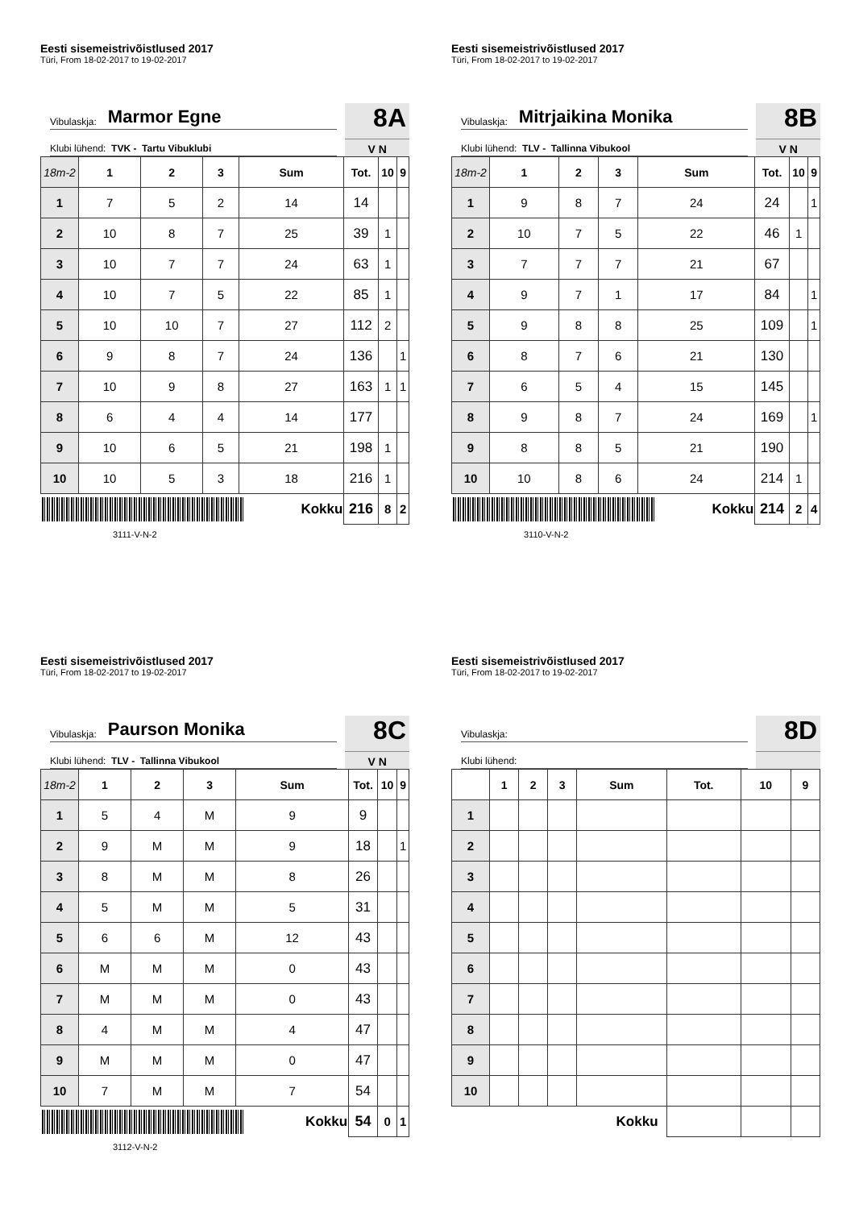Eesti sisemeistrivõistlused 2017
Türi, From 18-02-2017 to 19-02-2017
Vibulaskja: Marmor Egne
Klubi lühend: TVK - Tartu Vibuklubi
8A
V N
| 18m-2 | 1 | 2 | 3 | Sum | Tot. | 10 | 9 |
| --- | --- | --- | --- | --- | --- | --- | --- |
| 1 | 7 | 5 | 2 | 14 | 14 | | |
| 2 | 10 | 8 | 7 | 25 | 39 | 1 | |
| 3 | 10 | 7 | 7 | 24 | 63 | 1 | |
| 4 | 10 | 7 | 5 | 22 | 85 | 1 | |
| 5 | 10 | 10 | 7 | 27 | 112 | 2 | |
| 6 | 9 | 8 | 7 | 24 | 136 | | 1 |
| 7 | 10 | 9 | 8 | 27 | 163 | 1 | 1 |
| 8 | 6 | 4 | 4 | 14 | 177 | | |
| 9 | 10 | 6 | 5 | 21 | 198 | 1 | |
| 10 | 10 | 5 | 3 | 18 | 216 | 1 | |
| Kokku | | | | | 216 | 8 | 2 |
3111-V-N-2
Eesti sisemeistrivõistlused 2017
Türi, From 18-02-2017 to 19-02-2017
Vibulaskja: Mitrjaikina Monika
Klubi lühend: TLV - Tallinna Vibukool
8B
V N
| 18m-2 | 1 | 2 | 3 | Sum | Tot. | 10 | 9 |
| --- | --- | --- | --- | --- | --- | --- | --- |
| 1 | 9 | 8 | 7 | 24 | 24 | | 1 |
| 2 | 10 | 7 | 5 | 22 | 46 | 1 | |
| 3 | 7 | 7 | 7 | 21 | 67 | | |
| 4 | 9 | 7 | 1 | 17 | 84 | | 1 |
| 5 | 9 | 8 | 8 | 25 | 109 | | 1 |
| 6 | 8 | 7 | 6 | 21 | 130 | | |
| 7 | 6 | 5 | 4 | 15 | 145 | | |
| 8 | 9 | 8 | 7 | 24 | 169 | | 1 |
| 9 | 8 | 8 | 5 | 21 | 190 | | |
| 10 | 10 | 8 | 6 | 24 | 214 | 1 | |
| Kokku | | | | | 214 | 2 | 4 |
3110-V-N-2
Eesti sisemeistrivõistlused 2017
Türi, From 18-02-2017 to 19-02-2017
Vibulaskja: Paurson Monika
Klubi lühend: TLV - Tallinna Vibukool
8C
V N
| 18m-2 | 1 | 2 | 3 | Sum | Tot. | 10 | 9 |
| --- | --- | --- | --- | --- | --- | --- | --- |
| 1 | 5 | 4 | M | 9 | 9 | | |
| 2 | 9 | M | M | 9 | 18 | | 1 |
| 3 | 8 | M | M | 8 | 26 | | |
| 4 | 5 | M | M | 5 | 31 | | |
| 5 | 6 | 6 | M | 12 | 43 | | |
| 6 | M | M | M | 0 | 43 | | |
| 7 | M | M | M | 0 | 43 | | |
| 8 | 4 | M | M | 4 | 47 | | |
| 9 | M | M | M | 0 | 47 | | |
| 10 | 7 | M | M | 7 | 54 | | |
| Kokku | | | | | 54 | 0 | 1 |
3112-V-N-2
Eesti sisemeistrivõistlused 2017
Türi, From 18-02-2017 to 19-02-2017
Vibulaskja:
Klubi lühend:
8D
| | 1 | 2 | 3 | Sum | Tot. | 10 | 9 |
| --- | --- | --- | --- | --- | --- | --- | --- |
| 1 | | | | | | | |
| 2 | | | | | | | |
| 3 | | | | | | | |
| 4 | | | | | | | |
| 5 | | | | | | | |
| 6 | | | | | | | |
| 7 | | | | | | | |
| 8 | | | | | | | |
| 9 | | | | | | | |
| 10 | | | | | | | |
| Kokku | | | | | | | |